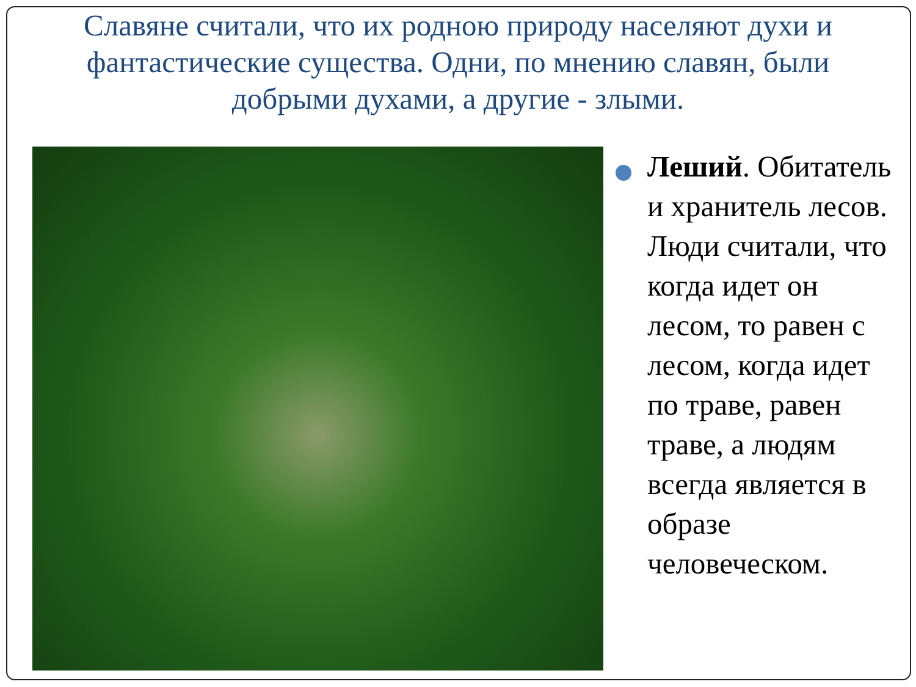Славяне считали, что их родною природу населяют духи и фантастические существа. Одни, по мнению славян, были добрыми духами, а другие - злыми.
Леший. Обитатель и хранитель лесов. Люди считали, что когда идет он лесом, то равен с лесом, когда идет по траве, равен траве, а людям всегда является в образе человеческом.